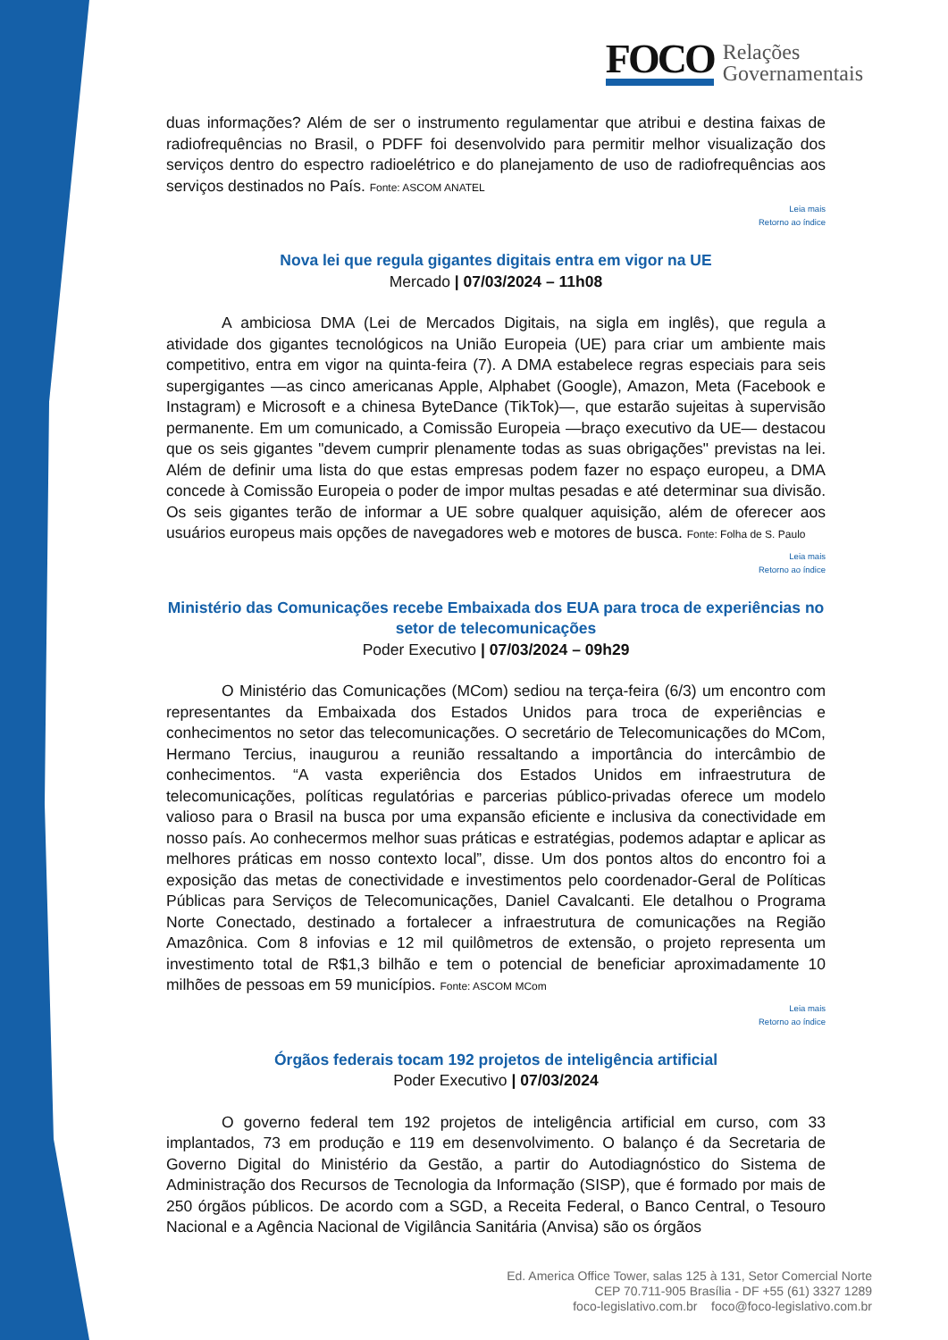FOCO
Relações
Governamentais
duas informações? Além de ser o instrumento regulamentar que atribui e destina faixas de radiofrequências no Brasil, o PDFF foi desenvolvido para permitir melhor visualização dos serviços dentro do espectro radioelétrico e do planejamento de uso de radiofrequências aos serviços destinados no País. Fonte: ASCOM ANATEL
Leia mais
Retorno ao índice
Nova lei que regula gigantes digitais entra em vigor na UE
Mercado | 07/03/2024 – 11h08
A ambiciosa DMA (Lei de Mercados Digitais, na sigla em inglês), que regula a atividade dos gigantes tecnológicos na União Europeia (UE) para criar um ambiente mais competitivo, entra em vigor na quinta-feira (7). A DMA estabelece regras especiais para seis supergigantes —as cinco americanas Apple, Alphabet (Google), Amazon, Meta (Facebook e Instagram) e Microsoft e a chinesa ByteDance (TikTok)—, que estarão sujeitas à supervisão permanente. Em um comunicado, a Comissão Europeia —braço executivo da UE— destacou que os seis gigantes "devem cumprir plenamente todas as suas obrigações" previstas na lei. Além de definir uma lista do que estas empresas podem fazer no espaço europeu, a DMA concede à Comissão Europeia o poder de impor multas pesadas e até determinar sua divisão. Os seis gigantes terão de informar a UE sobre qualquer aquisição, além de oferecer aos usuários europeus mais opções de navegadores web e motores de busca. Fonte: Folha de S. Paulo
Leia mais
Retorno ao índice
Ministério das Comunicações recebe Embaixada dos EUA para troca de experiências no setor de telecomunicações
Poder Executivo | 07/03/2024 – 09h29
O Ministério das Comunicações (MCom) sediou na terça-feira (6/3) um encontro com representantes da Embaixada dos Estados Unidos para troca de experiências e conhecimentos no setor das telecomunicações. O secretário de Telecomunicações do MCom, Hermano Tercius, inaugurou a reunião ressaltando a importância do intercâmbio de conhecimentos. “A vasta experiência dos Estados Unidos em infraestrutura de telecomunicações, políticas regulatórias e parcerias público-privadas oferece um modelo valioso para o Brasil na busca por uma expansão eficiente e inclusiva da conectividade em nosso país. Ao conhecermos melhor suas práticas e estratégias, podemos adaptar e aplicar as melhores práticas em nosso contexto local”, disse. Um dos pontos altos do encontro foi a exposição das metas de conectividade e investimentos pelo coordenador-Geral de Políticas Públicas para Serviços de Telecomunicações, Daniel Cavalcanti. Ele detalhou o Programa Norte Conectado, destinado a fortalecer a infraestrutura de comunicações na Região Amazônica. Com 8 infovias e 12 mil quilômetros de extensão, o projeto representa um investimento total de R$1,3 bilhão e tem o potencial de beneficiar aproximadamente 10 milhões de pessoas em 59 municípios. Fonte: ASCOM MCom
Leia mais
Retorno ao índice
Órgãos federais tocam 192 projetos de inteligência artificial
Poder Executivo | 07/03/2024
O governo federal tem 192 projetos de inteligência artificial em curso, com 33 implantados, 73 em produção e 119 em desenvolvimento. O balanço é da Secretaria de Governo Digital do Ministério da Gestão, a partir do Autodiagnóstico do Sistema de Administração dos Recursos de Tecnologia da Informação (SISP), que é formado por mais de 250 órgãos públicos. De acordo com a SGD, a Receita Federal, o Banco Central, o Tesouro Nacional e a Agência Nacional de Vigilância Sanitária (Anvisa) são os órgãos
Ed. America Office Tower, salas 125 à 131, Setor Comercial Norte
CEP 70.711-905 Brasília - DF +55 (61) 3327 1289
foco-legislativo.com.br foco@foco-legislativo.com.br